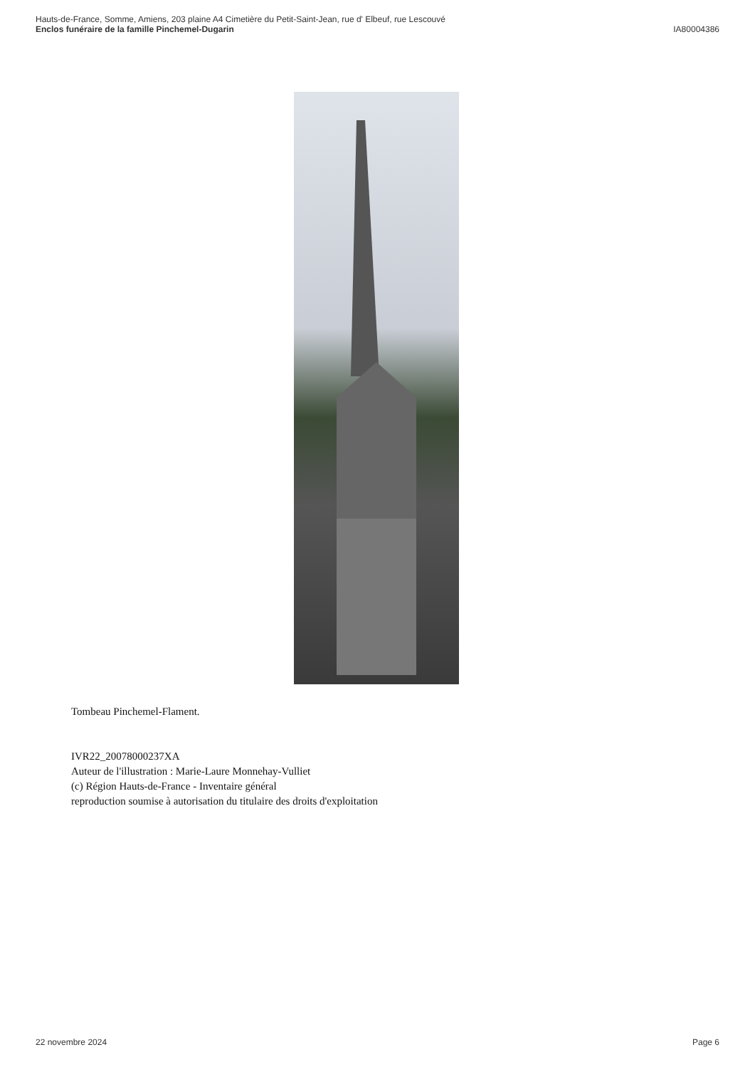Hauts-de-France, Somme, Amiens, 203 plaine A4 Cimetière du Petit-Saint-Jean, rue d' Elbeuf, rue Lescouvé
Enclos funéraire de la famille Pinchemel-Dugarin IA80004386
Tombeau Pinchemel-Flament.
IVR22_20078000237XA
Auteur de l'illustration : Marie-Laure Monnehay-Vulliet
(c) Région Hauts-de-France - Inventaire général
reproduction soumise à autorisation du titulaire des droits d'exploitation
22 novembre 2024 Page 6